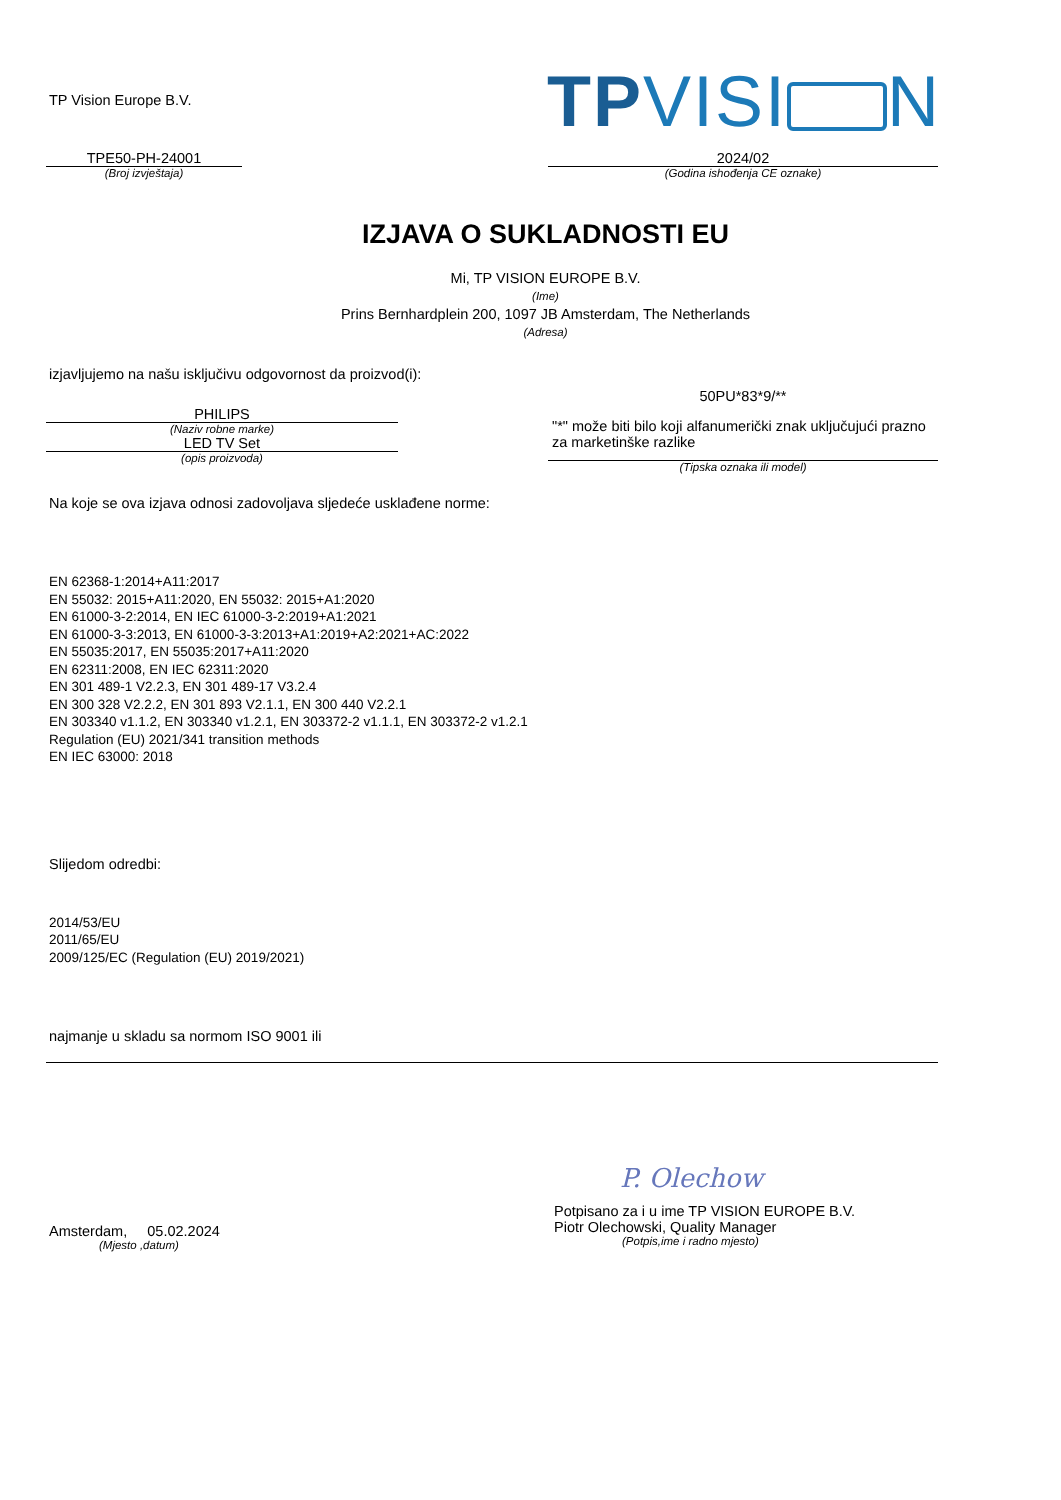TP Vision Europe B.V.
TPVISI N
TPE50-PH-24001
(Broj izvještaja)
2024/02
(Godina ishođenja CE oznake)
IZJAVA O SUKLADNOSTI EU
Mi, TP VISION EUROPE B.V.
(Ime)
Prins Bernhardplein 200, 1097 JB Amsterdam, The Netherlands
(Adresa)
izjavljujemo na našu isključivu odgovornost da proizvod(i):
PHILIPS
(Naziv robne marke)
LED TV Set
(opis proizvoda)
50PU*83*9/**
"*" može biti bilo koji alfanumerički znak uključujući prazno za marketinške razlike
(Tipska oznaka ili model)
Na koje se ova izjava odnosi zadovoljava sljedeće usklađene norme:
EN 62368-1:2014+A11:2017
EN 55032: 2015+A11:2020, EN 55032: 2015+A1:2020
EN 61000-3-2:2014, EN IEC 61000-3-2:2019+A1:2021
EN 61000-3-3:2013, EN 61000-3-3:2013+A1:2019+A2:2021+AC:2022
EN 55035:2017, EN 55035:2017+A11:2020
EN 62311:2008, EN IEC 62311:2020
EN 301 489-1 V2.2.3, EN 301 489-17 V3.2.4
EN 300 328 V2.2.2, EN 301 893 V2.1.1, EN 300 440 V2.2.1
EN 303340 v1.1.2, EN 303340 v1.2.1, EN 303372-2 v1.1.1, EN 303372-2 v1.2.1
Regulation (EU) 2021/341 transition methods
EN IEC 63000: 2018
Slijedom odredbi:
2014/53/EU
2011/65/EU
2009/125/EC (Regulation (EU) 2019/2021)
najmanje u skladu sa normom ISO 9001 ili
P. Olechow
Amsterdam, 05.02.2024
(Mjesto ,datum)
Potpisano za i u ime TP VISION EUROPE B.V.
Piotr Olechowski, Quality Manager
(Potpis,ime i radno mjesto)